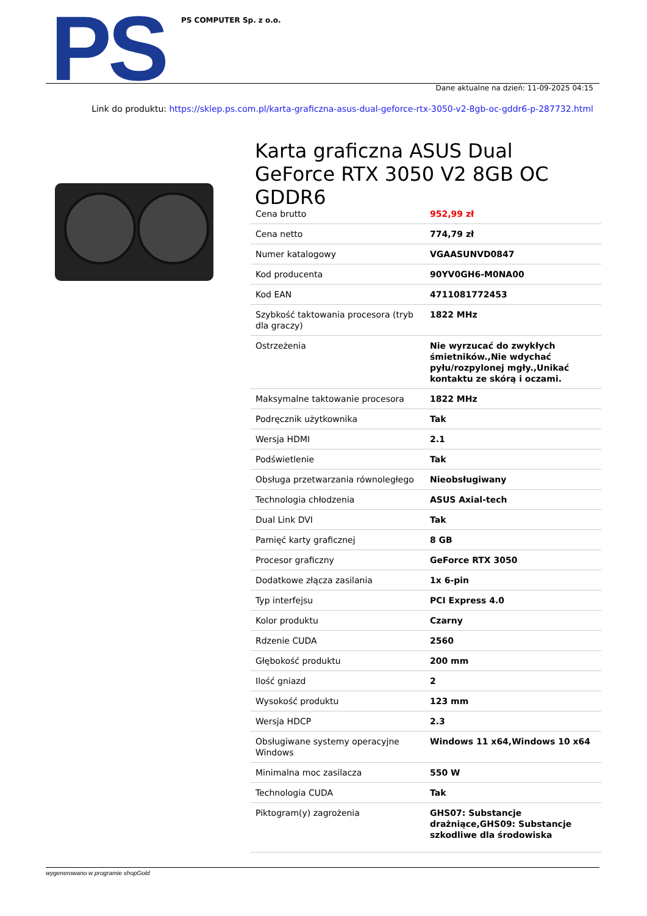PS PS COMPUTER Sp. z o.o.
Dane aktualne na dzień: 11-09-2025 04:15
Link do produktu: https://sklep.ps.com.pl/karta-graficzna-asus-dual-geforce-rtx-3050-v2-8gb-oc-gddr6-p-287732.html
Karta graficzna ASUS Dual GeForce RTX 3050 V2 8GB OC GDDR6
| Cena brutto | 952,99 zł |
| Cena netto | 774,79 zł |
| Numer katalogowy | VGAASUNVD0847 |
| Kod producenta | 90YV0GH6-M0NA00 |
| Kod EAN | 4711081772453 |
| Szybkość taktowania procesora (tryb dla graczy) | 1822 MHz |
| Ostrzeżenia | Nie wyrzucać do zwykłych śmietników.,Nie wdychać pyłu/rozpylonej mgły.,Unikać kontaktu ze skórą i oczami. |
| Maksymalne taktowanie procesora | 1822 MHz |
| Podręcznik użytkownika | Tak |
| Wersja HDMI | 2.1 |
| Podświetlenie | Tak |
| Obsługa przetwarzania równoległego | Nieobsługiwany |
| Technologia chłodzenia | ASUS Axial-tech |
| Dual Link DVI | Tak |
| Pamięć karty graficznej | 8 GB |
| Procesor graficzny | GeForce RTX 3050 |
| Dodatkowe złącza zasilania | 1x 6-pin |
| Typ interfejsu | PCI Express 4.0 |
| Kolor produktu | Czarny |
| Rdzenie CUDA | 2560 |
| Głębokość produktu | 200 mm |
| Ilość gniazd | 2 |
| Wysokość produktu | 123 mm |
| Wersja HDCP | 2.3 |
| Obsługiwane systemy operacyjne Windows | Windows 11 x64,Windows 10 x64 |
| Minimalna moc zasilacza | 550 W |
| Technologia CUDA | Tak |
| Piktogram(y) zagrożenia | GHS07: Substancje drażniące,GHS09: Substancje szkodliwe dla środowiska |
wygenerowano w programie shopGold